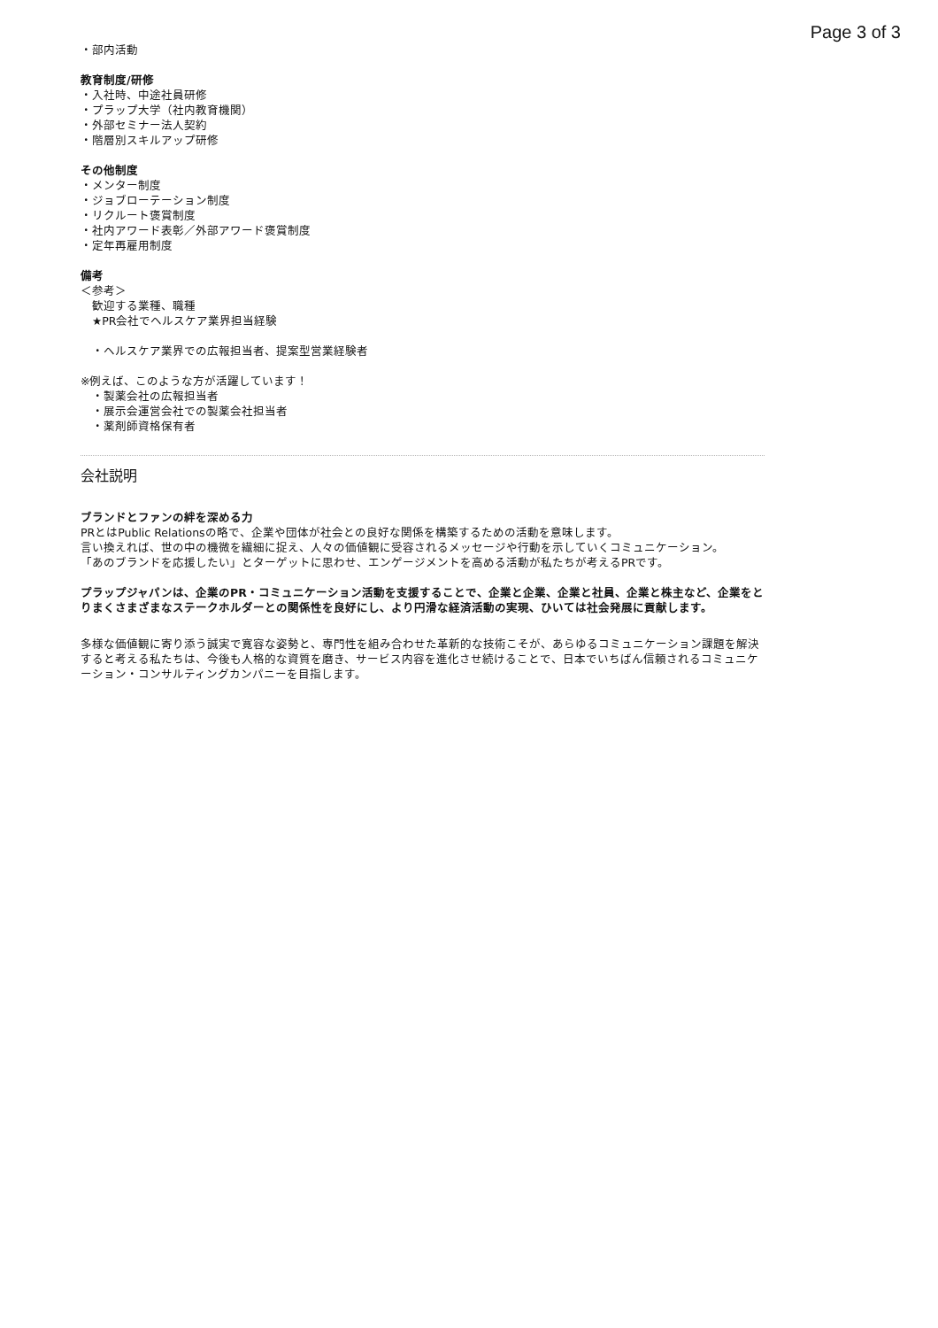Page 3 of 3
・部内活動
教育制度/研修
・入社時、中途社員研修
・プラップ大学（社内教育機関）
・外部セミナー法人契約
・階層別スキルアップ研修
その他制度
・メンター制度
・ジョブローテーション制度
・リクルート褒賞制度
・社内アワード表彰／外部アワード褒賞制度
・定年再雇用制度
備考
＜参考＞
　歓迎する業種、職種
　★PR会社でヘルスケア業界担当経験
　・ヘルスケア業界での広報担当者、提案型営業経験者
※例えば、このような方が活躍しています！
　・製薬会社の広報担当者
　・展示会運営会社での製薬会社担当者
　・薬剤師資格保有者
会社説明
ブランドとファンの絆を深める力
PRとはPublic Relationsの略で、企業や団体が社会との良好な関係を構築するための活動を意味します。
言い換えれば、世の中の機微を繊細に捉え、人々の価値観に受容されるメッセージや行動を示していくコミュニケーション。
「あのブランドを応援したい」とターゲットに思わせ、エンゲージメントを高める活動が私たちが考えるPRです。
プラップジャパンは、企業のPR・コミュニケーション活動を支援することで、企業と企業、企業と社員、企業と株主など、企業をとりまくさまざまなステークホルダーとの関係性を良好にし、より円滑な経済活動の実現、ひいては社会発展に貢献します。
多様な価値観に寄り添う誠実で寛容な姿勢と、専門性を組み合わせた革新的な技術こそが、あらゆるコミュニケーション課題を解決すると考える私たちは、今後も人格的な資質を磨き、サービス内容を進化させ続けることで、日本でいちばん信頼されるコミュニケーション・コンサルティングカンパニーを目指します。